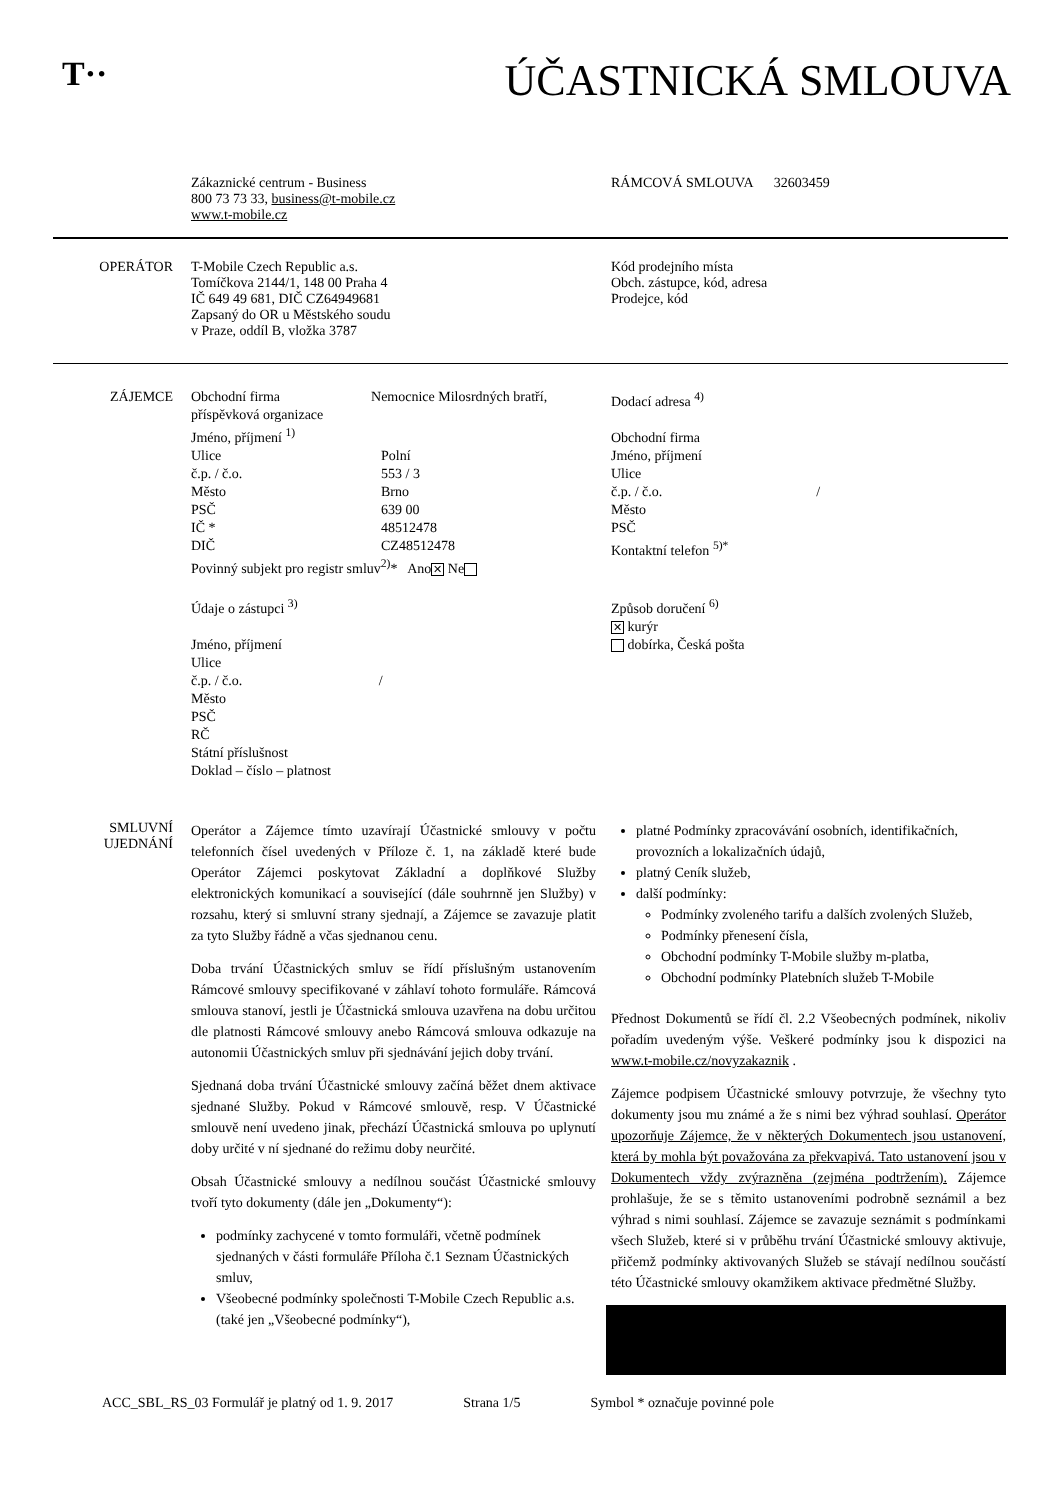T··
ÚČASTNICKÁ SMLOUVA
Zákaznické centrum - Business
800 73 73 33, business@t-mobile.cz
www.t-mobile.cz
RÁMCOVÁ SMLOUVA 32603459
OPERÁTOR T-Mobile Czech Republic a.s.
Tomíčkova 2144/1, 148 00 Praha 4
IČ 649 49 681, DIČ CZ64949681
Zapsaný do OR u Městského soudu
v Praze, oddíl B, vložka 3787
Kód prodejního místa
Obch. zástupce, kód, adresa
Prodejce, kód
ZÁJEMCE Obchodní firma Nemocnice Milosrdných bratří, příspěvková organizace
Jméno, příjmení <sup>1)</sup>
Ulice Polní
č.p. / č.o. 553 / 3
Město Brno
PSČ 639 00
IČ * 48512478
DIČ CZ48512478
Povinný subjekt pro registr smluv<sup>2)</sup>* Ano ✕ Ne
Údaje o zástupci <sup>3)</sup>
Jméno, příjmení
Ulice
č.p. / č.o. /
Město
PSČ
RČ
Státní příslušnost
Doklad – číslo – platnost
Dodací adresa <sup>4)</sup>
Obchodní firma
Jméno, příjmení
Ulice
č.p. / č.o. /
Město
PSČ
Kontaktní telefon <sup>5)*</sup>
Způsob doručení <sup>6)</sup>
✕ kurýr
dobírka, Česká pošta
SMLUVNÍ UJEDNÁNÍ
Operátor a Zájemce tímto uzavírají Účastnické smlouvy v počtu telefonních čísel uvedených v Příloze č. 1, na základě které bude Operátor Zájemci poskytovat Základní a doplňkové Služby elektronických komunikací a související (dále souhrnně jen Služby) v rozsahu, který si smluvní strany sjednají, a Zájemce se zavazuje platit za tyto Služby řádně a včas sjednanou cenu.
Doba trvání Účastnických smluv se řídí příslušným ustanovením Rámcové smlouvy specifikované v záhlaví tohoto formuláře. Rámcová smlouva stanoví, jestli je Účastnická smlouva uzavřena na dobu určitou dle platnosti Rámcové smlouvy anebo Rámcová smlouva odkazuje na autonomii Účastnických smluv při sjednávání jejich doby trvání.
Sjednaná doba trvání Účastnické smlouvy začíná běžet dnem aktivace sjednané Služby. Pokud v Rámcové smlouvě, resp. V Účastnické smlouvě není uvedeno jinak, přechází Účastnická smlouva po uplynutí doby určité v ní sjednané do režimu doby neurčité.
Obsah Účastnické smlouvy a nedílnou součást Účastnické smlouvy tvoří tyto dokumenty (dále jen „Dokumenty“):
podmínky zachycené v tomto formuláři, včetně podmínek sjednaných v části formuláře Příloha č.1 Seznam Účastnických smluv,
Všeobecné podmínky společnosti T-Mobile Czech Republic a.s. (také jen „Všeobecné podmínky“),
platné Podmínky zpracovávání osobních, identifikačních, provozních a lokalizačních údajů,
platný Ceník služeb,
další podmínky:
Podmínky zvoleného tarifu a dalších zvolených Služeb,
Podmínky přenesení čísla,
Obchodní podmínky T-Mobile služby m-platba,
Obchodní podmínky Platebních služeb T-Mobile
Přednost Dokumentů se řídí čl. 2.2 Všeobecných podmínek, nikoliv pořadím uvedeným výše. Veškeré podmínky jsou k dispozici na www.t-mobile.cz/novyzakaznik .
Zájemce podpisem Účastnické smlouvy potvrzuje, že všechny tyto dokumenty jsou mu známé a že s nimi bez výhrad souhlasí. Operátor upozorňuje Zájemce, že v některých Dokumentech jsou ustanovení, která by mohla být považována za překvapivá. Tato ustanovení jsou v Dokumentech vždy zvýrazněna (zejména podtržením). Zájemce prohlašuje, že se s těmito ustanoveními podrobně seznámil a bez výhrad s nimi souhlasí. Zájemce se zavazuje seznámit s podmínkami všech Služeb, které si v průběhu trvání Účastnické smlouvy aktivuje, přičemž podmínky aktivovaných Služeb se stávají nedílnou součástí této Účastnické smlouvy okamžikem aktivace předmětné Služby.
ACC_SBL_RS_03 Formulář je platný od 1. 9. 2017 Strana 1/5 Symbol * označuje povinné pole